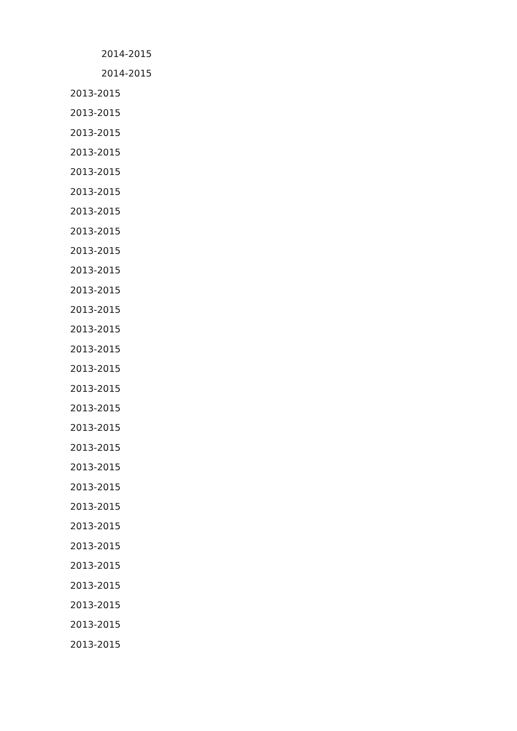2014-2015
2014-2015
2013-2015
2013-2015
2013-2015
2013-2015
2013-2015
2013-2015
2013-2015
2013-2015
2013-2015
2013-2015
2013-2015
2013-2015
2013-2015
2013-2015
2013-2015
2013-2015
2013-2015
2013-2015
2013-2015
2013-2015
2013-2015
2013-2015
2013-2015
2013-2015
2013-2015
2013-2015
2013-2015
2013-2015
2013-2015